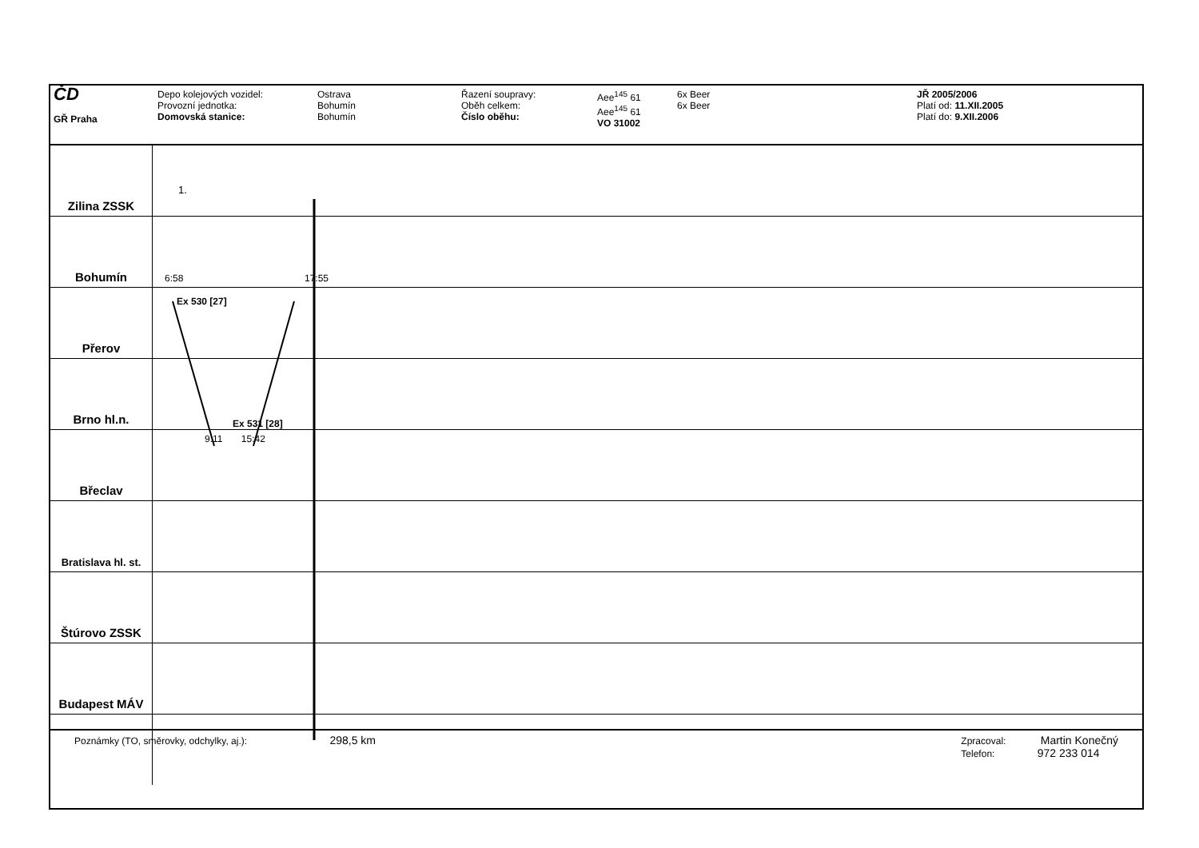ČD
GŘ Praha
Depo kolejových vozidel:
Provozní jednotka:
Domovská stanice:
Ostrava
Bohumín
Bohumín
Řazení soupravy:
Oběh celkem:
Číslo oběhu:
Aee<sup>145</sup> 61
Aee<sup>145</sup> 61
VO 31002
6x Beer
6x Beer
JŘ 2005/2006
Platí od: 11.XII.2005
Platí do: 9.XII.2006
1.
Zilina ZSSK
Bohumín
6:58 17:55
Přerov
Ex 530 [27]
Brno hl.n.
Ex 531 [28]
Břeclav
9:11 15:42
Bratislava hl. st.
Štúrovo ZSSK
Budapest MÁV
Poznámky (TO, směrovky, odchylky, aj.): 298,5 km
Zpracoval: Martin Konečný
Telefon: 972 233 014